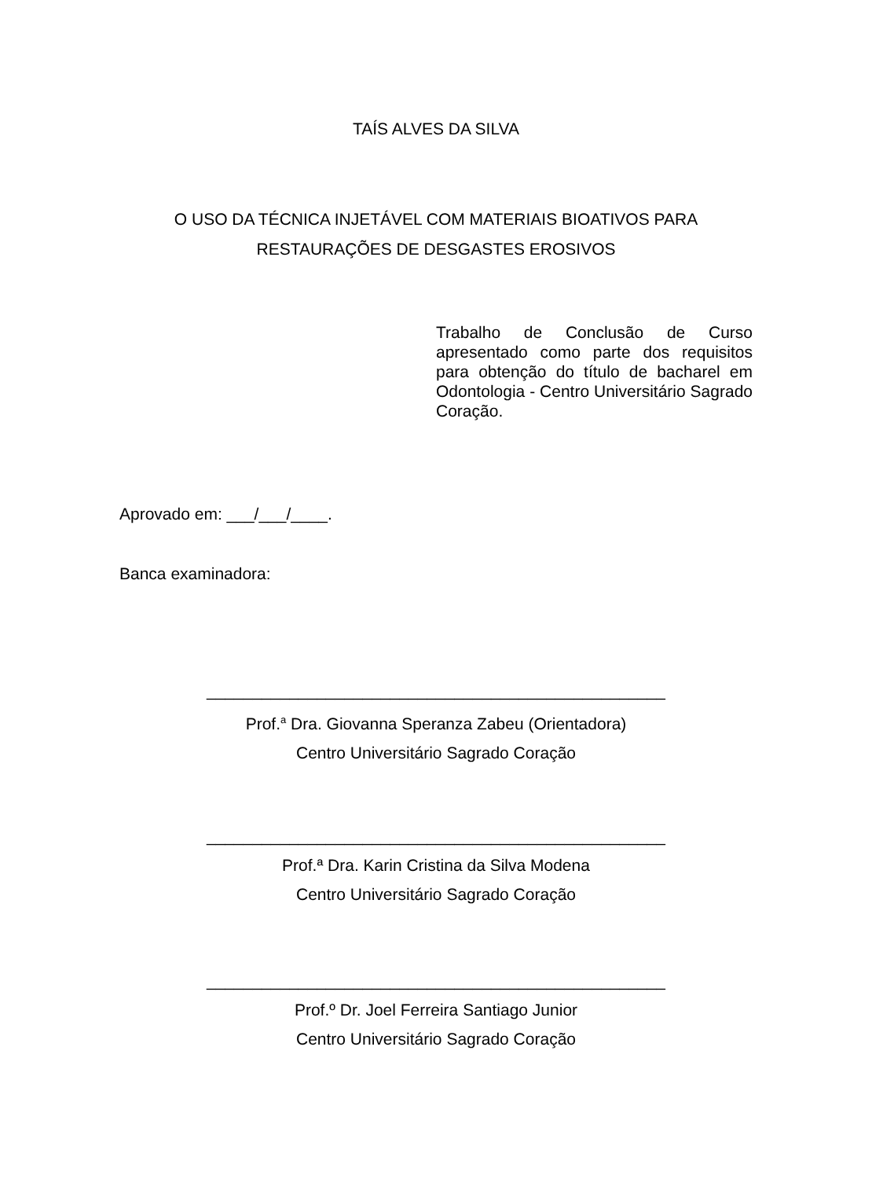TAÍS ALVES DA SILVA
O USO DA TÉCNICA INJETÁVEL COM MATERIAIS BIOATIVOS PARA
RESTAURAÇÕES DE DESGASTES EROSIVOS
Trabalho de Conclusão de Curso apresentado como parte dos requisitos para obtenção do título de bacharel em Odontologia - Centro Universitário Sagrado Coração.
Aprovado em: ___/___/____.
Banca examinadora:
__________________________________________________
Prof.<sup>a</sup> Dra. Giovanna Speranza Zabeu (Orientadora)
Centro Universitário Sagrado Coração
__________________________________________________
Prof.ª Dra. Karin Cristina da Silva Modena
Centro Universitário Sagrado Coração
__________________________________________________
Prof.º Dr. Joel Ferreira Santiago Junior
Centro Universitário Sagrado Coração